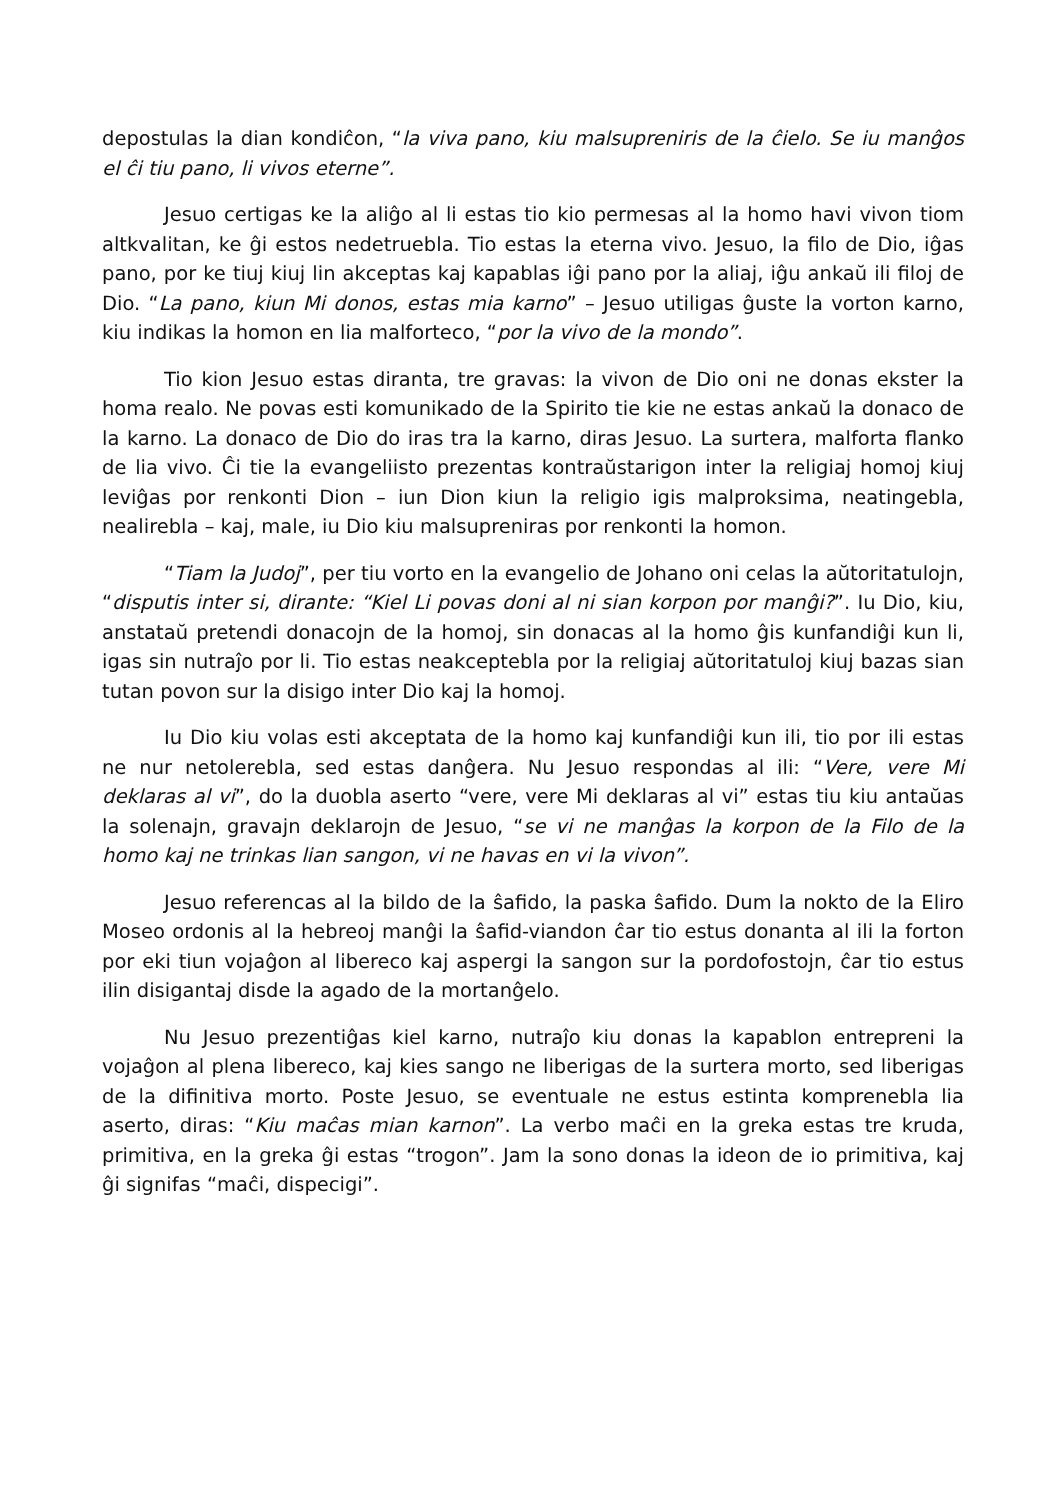depostulas la dian kondiĉon, “la viva pano, kiu malsupreniris de la ĉielo. Se iu manĝos el ĉi tiu pano, li vivos eterne”.
Jesuo certigas ke la aliĝo al li estas tio kio permesas al la homo havi vivon tiom altkvalitan, ke ĝi estos nedetruebla. Tio estas la eterna vivo. Jesuo, la filo de Dio, iĝas pano, por ke tiuj kiuj lin akceptas kaj kapablas iĝi pano por la aliaj, iĝu ankaŭ ili filoj de Dio. “La pano, kiun Mi donos, estas mia karno” – Jesuo utiligas ĝuste la vorton karno, kiu indikas la homon en lia malforteco, “por la vivo de la mondo”.
Tio kion Jesuo estas diranta, tre gravas: la vivon de Dio oni ne donas ekster la homa realo. Ne povas esti komunikado de la Spirito tie kie ne estas ankaŭ la donaco de la karno. La donaco de Dio do iras tra la karno, diras Jesuo. La surtera, malforta flanko de lia vivo. Ĉi tie la evangeliisto prezentas kontraŭstarigon inter la religiaj homoj kiuj leviĝas por renkonti Dion – iun Dion kiun la religio igis malproksima, neatingebla, nealirebla – kaj, male, iu Dio kiu malsupreniras por renkonti la homon.
“Tiam la Judoj”, per tiu vorto en la evangelio de Johano oni celas la aŭtoritatulojn, “disputis inter si, dirante: “Kiel Li povas doni al ni sian korpon por manĝi?”. Iu Dio, kiu, anstataŭ pretendi donacojn de la homoj, sin donacas al la homo ĝis kunfandiĝi kun li, igas sin nutraĵo por li. Tio estas neakceptebla por la religiaj aŭtoritatuloj kiuj bazas sian tutan povon sur la disigo inter Dio kaj la homoj.
Iu Dio kiu volas esti akceptata de la homo kaj kunfandiĝi kun ili, tio por ili estas ne nur netolerebla, sed estas danĝera. Nu Jesuo respondas al ili: “Vere, vere Mi deklaras al vi”, do la duobla aserto “vere, vere Mi deklaras al vi” estas tiu kiu antaŭas la solenajn, gravajn deklarojn de Jesuo, “se vi ne manĝas la korpon de la Filo de la homo kaj ne trinkas lian sangon, vi ne havas en vi la vivon”.
Jesuo referencas al la bildo de la ŝafido, la paska ŝafido. Dum la nokto de la Eliro Moseo ordonis al la hebreoj manĝi la ŝafid-viandon ĉar tio estus donanta al ili la forton por eki tiun vojaĝon al libereco kaj aspergi la sangon sur la pordofostojn, ĉar tio estus ilin disigantaj disde la agado de la mortanĝelo.
Nu Jesuo prezentiĝas kiel karno, nutraĵo kiu donas la kapablon entrepreni la vojaĝon al plena libereco, kaj kies sango ne liberigas de la surtera morto, sed liberigas de la difinitiva morto. Poste Jesuo, se eventuale ne estus estinta komprenebla lia aserto, diras: “Kiu maĉas mian karnon”. La verbo maĉi en la greka estas tre kruda, primitiva, en la greka ĝi estas “trogon”. Jam la sono donas la ideon de io primitiva, kaj ĝi signifas “maĉi, dispecigi”.